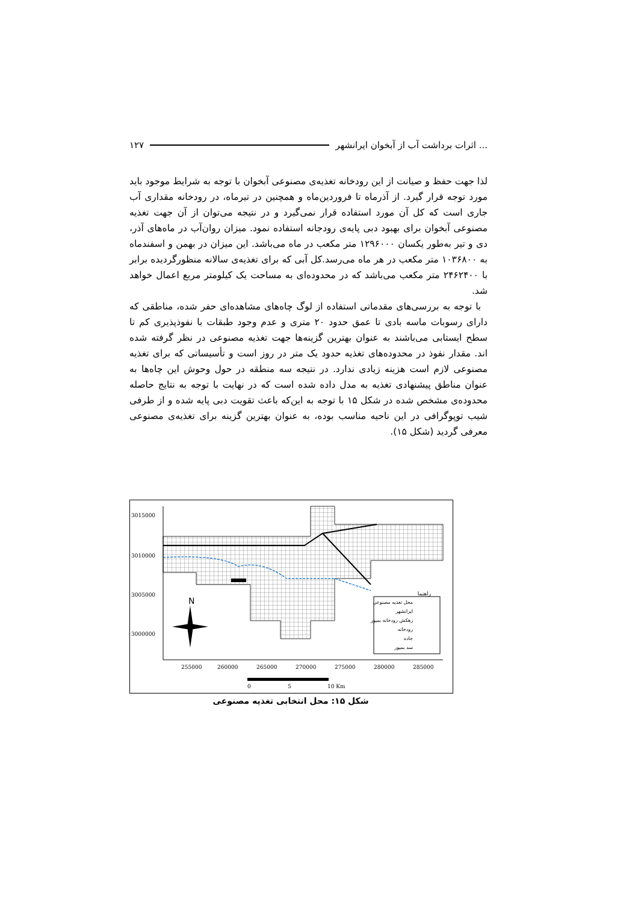۱۲۷ اثرات برداشت آب از آبخوان ایرانشهر ...
لذا جهت حفظ و صیانت از این رودخانه تغذیه‌ی مصنوعی آبخوان با توجه به شرایط موجود باید مورد توجه قرار گیرد. از آذرماه تا فروردین‌ماه و همچنین در تیرماه، در رودخانه مقداری آب جاری است که کل آن مورد استفاده قرار نمی‌گیرد و در نتیجه می‌توان از آن جهت تغذیه مصنوعی آبخوان برای بهبود دبی پایه‌ی رودجانه استفاده نمود. میزان روان‌آب در ماه‌های آذر، دی و تیر به‌طور یکسان ۱۲۹۶۰۰۰ متر مکعب در ماه می‌باشد. این میزان در بهمن و اسفندماه به ۱۰۳۶۸۰۰ متر مکعب در هر ماه می‌رسد.کل آبی که برای تغذیه‌ی سالانه منظورگردیده برابر با ۲۴۶۲۴۰۰ متر مکعب می‌باشد که در محدوده‌ای به مساحت یک کیلومتر مربع اعمال خواهد شد.
با توجه به بررسی‌های مقدماتی استفاده از لوگ چاه‌های مشاهده‌ای حفر شده، مناطقی که دارای رسوبات ماسه بادی تا عمق حدود ۲۰ متری و عدم وجود طبقات با نفوذپذیری کم تا سطح ایستابی می‌باشند به عنوان بهترین گزینه‌ها جهت تغذیه مصنوعی در نظر گرفته شده اند. مقدار نفوذ در محدوده‌های تغذیه حدود یک متر در روز است و تأسیساتی که برای تغذیه مصنوعی لازم است هزینه زیادی ندارد. در نتیجه سه منطقه در حول وحوش این چاه‌ها به عنوان مناطق پیشنهادی تغذیه به مدل داده شده است که در نهایت با توجه به نتایج حاصله محدوده‌ی مشخص شده در شکل ۱۵ با توجه به این‌که باعث تقویت دبی پایه شده و از طرفی شیب توپوگرافی در این ناحیه مناسب بوده، به عنوان بهترین گزینه برای تغذیه‌ی مصنوعی معرفی گردید (شکل ۱۵).
3015000
3010000
3005000
3000000
255000
260000
265000
270000
275000
280000
285000
N
راهنما
محل تغذیه مصنوعی
ایرانشهر
زهکش رودخانه بمپور
رودخانه
جاده
سد بمپور
0
5
10 Km
شکل ۱۵: محل انتخابی تغذیه مصنوعی